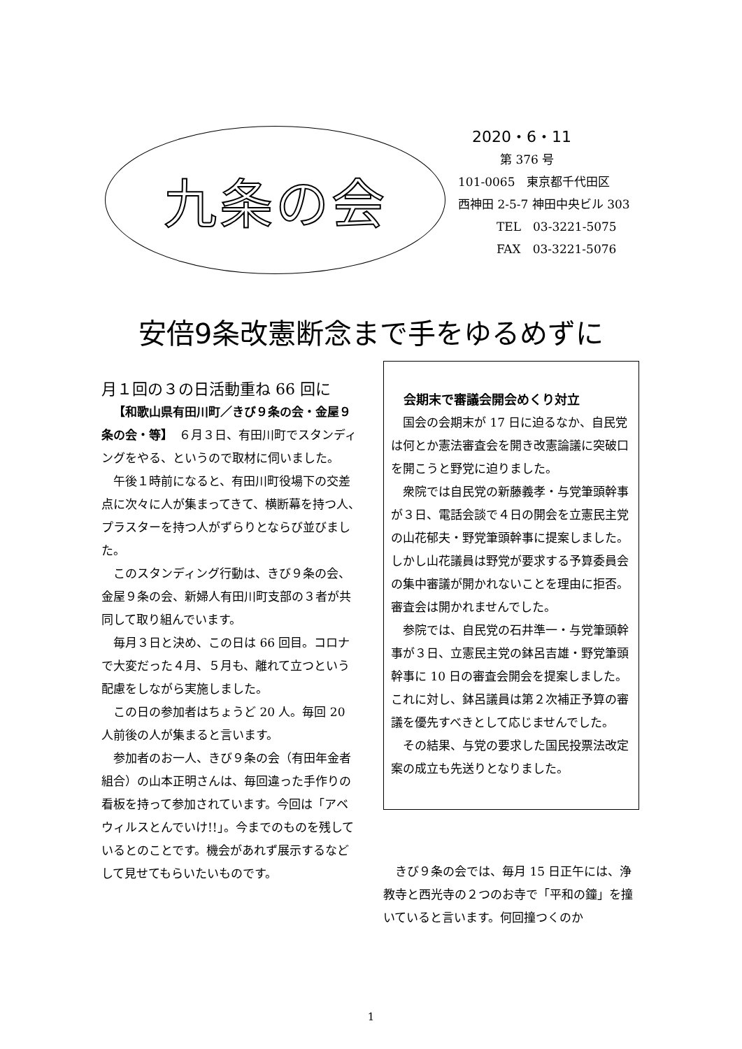九条の会
2020・6・11
第 376 号
101-0065　東京都千代田区
西神田 2-5-7 神田中央ビル 303
TEL　03-3221-5075
FAX　03-3221-5076
安倍9条改憲断念まで手をゆるめずに
月１回の３の日活動重ね 66 回に
【和歌山県有田川町／きび９条の会・金屋９条の会・等】　６月３日、有田川町でスタンディングをやる、というので取材に伺いました。
午後１時前になると、有田川町役場下の交差点に次々に人が集まってきて、横断幕を持つ人、プラスターを持つ人がずらりとならび並びました。
このスタンディング行動は、きび９条の会、金屋９条の会、新婦人有田川町支部の３者が共同して取り組んでいます。
毎月３日と決め、この日は 66 回目。コロナで大変だった４月、５月も、離れて立つという配慮をしながら実施しました。
この日の参加者はちょうど 20 人。毎回 20 人前後の人が集まると言います。
参加者のお一人、きび９条の会（有田年金者組合）の山本正明さんは、毎回違った手作りの看板を持って参加されています。今回は「アベ　ウィルスとんでいけ!!」。今までのものを残しているとのことです。機会があれず展示するなどして見せてもらいたいものです。
会期末で審議会開会めくり対立
国会の会期末が 17 日に迫るなか、自民党は何とか憲法審査会を開き改憲論議に突破口を開こうと野党に迫りました。
衆院では自民党の新藤義孝・与党筆頭幹事が３日、電話会談で４日の開会を立憲民主党の山花郁夫・野党筆頭幹事に提案しました。しかし山花議員は野党が要求する予算委員会の集中審議が開かれないことを理由に拒否。審査会は開かれませんでした。
参院では、自民党の石井準一・与党筆頭幹事が３日、立憲民主党の鉢呂吉雄・野党筆頭幹事に 10 日の審査会開会を提案しました。これに対し、鉢呂議員は第２次補正予算の審議を優先すべきとして応じませんでした。
その結果、与党の要求した国民投票法改定案の成立も先送りとなりました。
きび９条の会では、毎月 15 日正午には、浄教寺と西光寺の２つのお寺で「平和の鐘」を撞いていると言います。何回撞つくのか
1